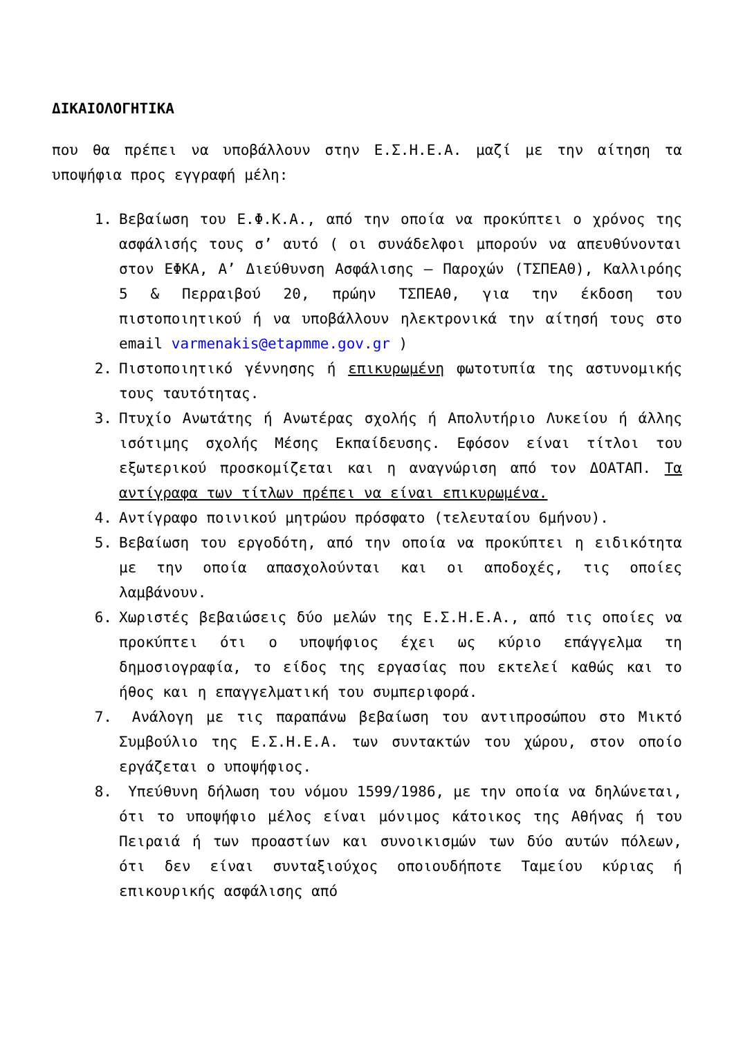ΔΙΚΑΙΟΛΟΓΗΤΙΚΑ
που θα πρέπει να υποβάλλουν στην Ε.Σ.Η.Ε.Α. μαζί με την αίτηση τα υποψήφια προς εγγραφή μέλη:
1. Βεβαίωση του Ε.Φ.Κ.Α., από την οποία να προκύπτει ο χρόνος της ασφάλισής τους σ’ αυτό ( οι συνάδελφοι μπορούν να απευθύνονται στον ΕΦΚΑ, Α’ Διεύθυνση Ασφάλισης – Παροχών (ΤΣΠΕΑΘ), Καλλιρόης 5 & Περραιβού 20, πρώην ΤΣΠΕΑΘ, για την έκδοση του πιστοποιητικού ή να υποβάλλουν ηλεκτρονικά την αίτησή τους στο email varmenakis@etapmme.gov.gr )
2. Πιστοποιητικό γέννησης ή επικυρωμένη φωτοτυπία της αστυνομικής τους ταυτότητας.
3. Πτυχίο Ανωτάτης ή Ανωτέρας σχολής ή Απολυτήριο Λυκείου ή άλλης ισότιμης σχολής Μέσης Εκπαίδευσης. Εφόσον είναι τίτλοι του εξωτερικού προσκομίζεται και η αναγνώριση από τον ΔΟΑΤΑΠ. Τα αντίγραφα των τίτλων πρέπει να είναι επικυρωμένα.
4. Αντίγραφο ποινικού μητρώου πρόσφατο (τελευταίου 6μήνου).
5. Βεβαίωση του εργοδότη, από την οποία να προκύπτει η ειδικότητα με την οποία απασχολούνται και οι αποδοχές, τις οποίες λαμβάνουν.
6. Χωριστές βεβαιώσεις δύο μελών της Ε.Σ.Η.Ε.Α., από τις οποίες να προκύπτει ότι ο υποψήφιος έχει ως κύριο επάγγελμα τη δημοσιογραφία, το είδος της εργασίας που εκτελεί καθώς και το ήθος και η επαγγελματική του συμπεριφορά.
7. Ανάλογη με τις παραπάνω βεβαίωση του αντιπροσώπου στο Μικτό Συμβούλιο της Ε.Σ.Η.Ε.Α. των συντακτών του χώρου, στον οποίο εργάζεται ο υποψήφιος.
8. Υπεύθυνη δήλωση του νόμου 1599/1986, με την οποία να δηλώνεται, ότι το υποψήφιο μέλος είναι μόνιμος κάτοικος της Αθήνας ή του Πειραιά ή των προαστίων και συνοικισμών των δύο αυτών πόλεων, ότι δεν είναι συνταξιούχος οποιουδήποτε Ταμείου κύριας ή επικουρικής ασφάλισης από